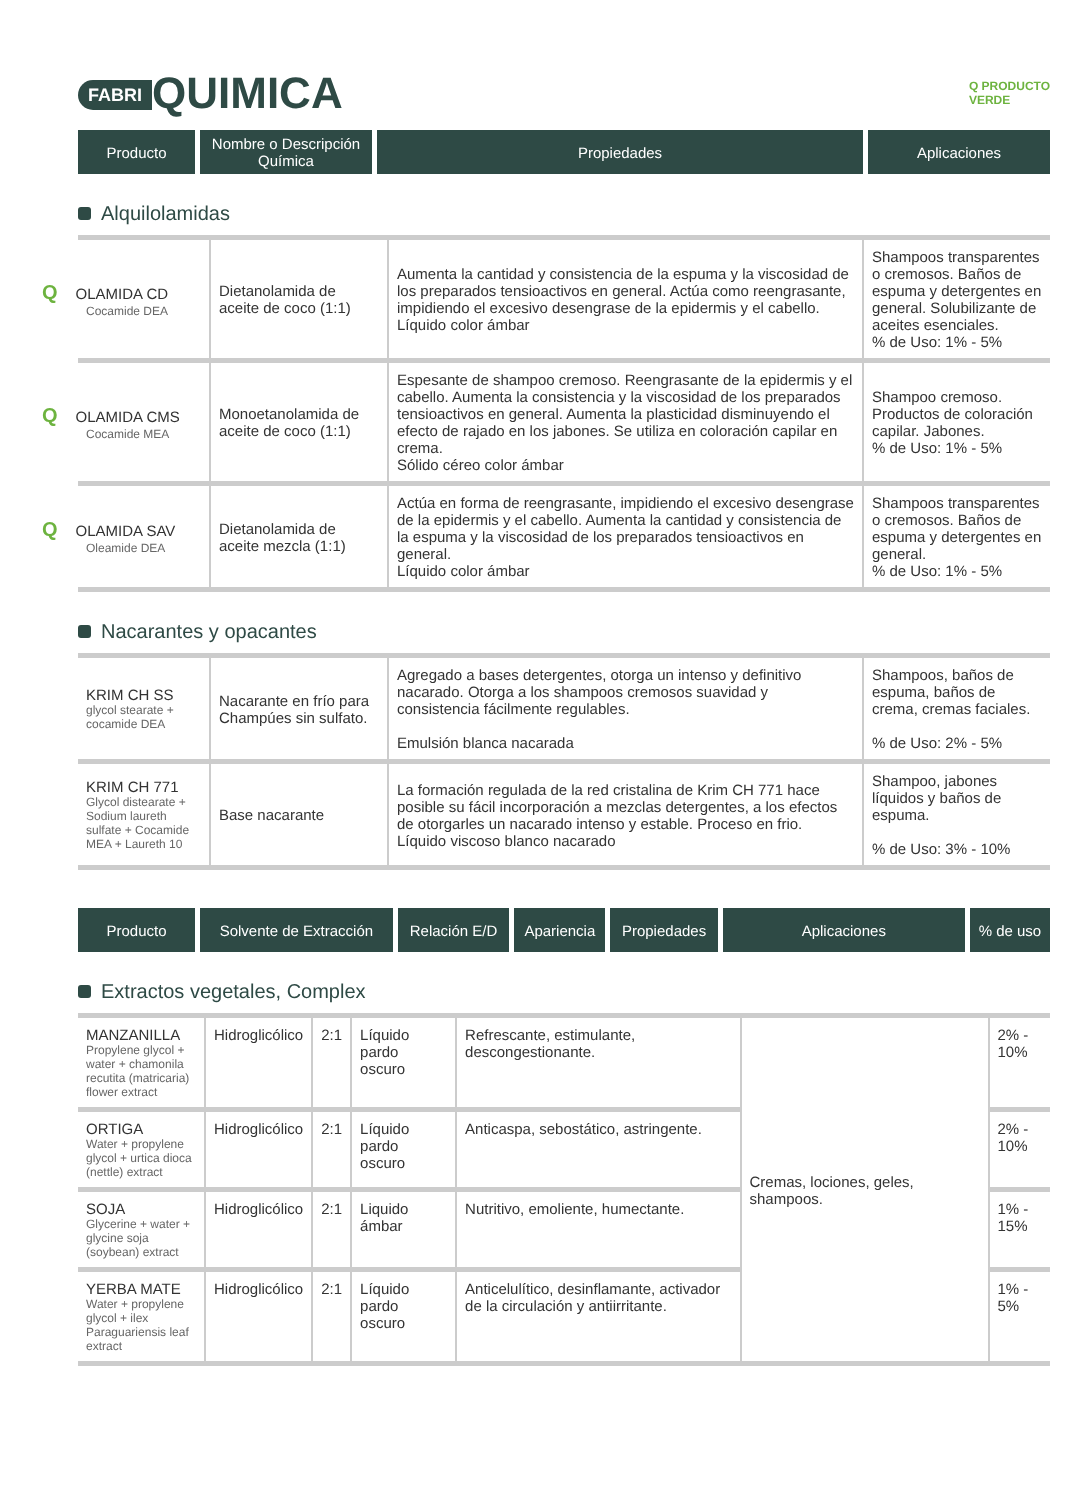FABRI QUIMICA
Q PRODUCTO
VERDE
| Producto | Nombre o Descripción Química | Propiedades | Aplicaciones |
| --- | --- | --- | --- |
Alquilolamidas
| Q OLAMIDA CD Cocamide DEA | Dietanolamida de aceite de coco (1:1) | Aumenta la cantidad y consistencia de la espuma y la viscosidad de los preparados tensioactivos en general. Actúa como reengrasante, impidiendo el excesivo desengrase de la epidermis y el cabello. Líquido color ámbar | Shampoos transparentes o cremosos. Baños de espuma y detergentes en general. Solubilizante de aceites esenciales. % de Uso: 1% - 5% |
| Q OLAMIDA CMS Cocamide MEA | Monoetanolamida de aceite de coco (1:1) | Espesante de shampoo cremoso. Reengrasante de la epidermis y el cabello. Aumenta la consistencia y la viscosidad de los preparados tensioactivos en general. Aumenta la plasticidad disminuyendo el efecto de rajado en los jabones. Se utiliza en coloración capilar en crema. Sólido céreo color ámbar | Shampoo cremoso. Productos de coloración capilar. Jabones. % de Uso: 1% - 5% |
| Q OLAMIDA SAV Oleamide DEA | Dietanolamida de aceite mezcla (1:1) | Actúa en forma de reengrasante, impidiendo el excesivo desengrase de la epidermis y el cabello. Aumenta la cantidad y consistencia de la espuma y la viscosidad de los preparados tensioactivos en general. Líquido color ámbar | Shampoos transparentes o cremosos. Baños de espuma y detergentes en general. % de Uso: 1% - 5% |
Nacarantes y opacantes
| KRIM CH SS glycol stearate + cocamide DEA | Nacarante en frío para Champúes sin sulfato. | Agregado a bases detergentes, otorga un intenso y definitivo nacarado. Otorga a los shampoos cremosos suavidad y consistencia fácilmente regulables. Emulsión blanca nacarada | Shampoos, baños de espuma, baños de crema, cremas faciales. % de Uso: 2% - 5% |
| KRIM CH 771 Glycol distearate + Sodium laureth sulfate + Cocamide MEA + Laureth 10 | Base nacarante | La formación regulada de la red cristalina de Krim CH 771 hace posible su fácil incorporación a mezclas detergentes, a los efectos de otorgarles un nacarado intenso y estable. Proceso en frio. Líquido viscoso blanco nacarado | Shampoo, jabones líquidos y baños de espuma. % de Uso: 3% - 10% |
| Producto | Solvente de Extracción | Relación E/D | Apariencia | Propiedades | Aplicaciones | % de uso |
| --- | --- | --- | --- | --- | --- | --- |
Extractos vegetales, Complex
| MANZANILLA Propylene glycol + water + chamonila recutita (matricaria) flower extract | Hidroglicólico | 2:1 | Líquido pardo oscuro | Refrescante, estimulante, descongestionante. | Cremas, lociones, geles, shampoos. | 2% - 10% |
| ORTIGA Water + propylene glycol + urtica dioca (nettle) extract | Hidroglicólico | 2:1 | Líquido pardo oscuro | Anticaspa, sebostático, astringente. | | 2% - 10% |
| SOJA Glycerine + water + glycine soja (soybean) extract | Hidroglicólico | 2:1 | Liquido ámbar | Nutritivo, emoliente, humectante. | | 1% - 15% |
| YERBA MATE Water + propylene glycol + ilex Paraguariensis leaf extract | Hidroglicólico | 2:1 | Líquido pardo oscuro | Anticelulítico, desinflamante, activador de la circulación y antiirritante. | | 1% - 5% |